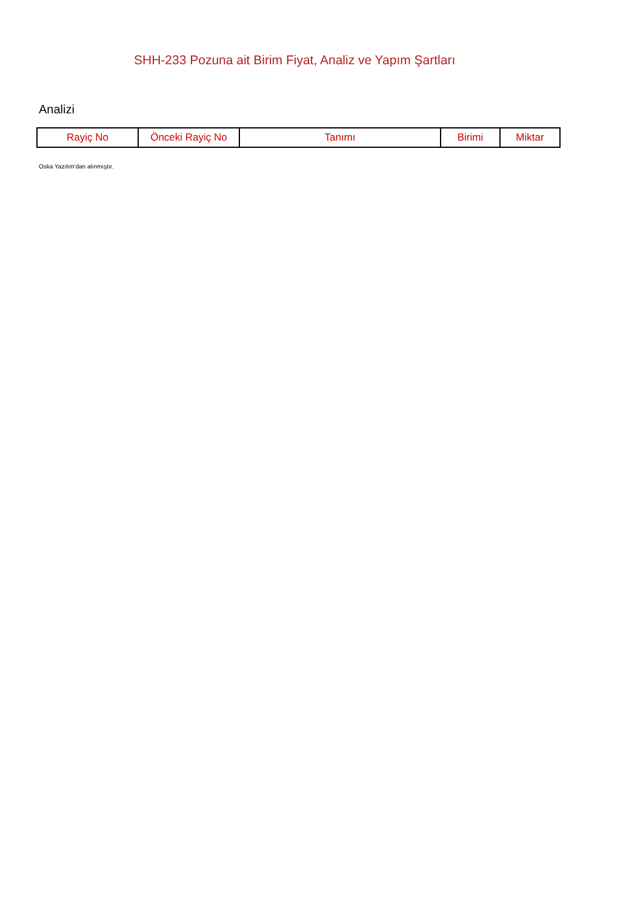SHH-233 Pozuna ait Birim Fiyat, Analiz ve Yapım Şartları
Analizi
| Rayiç No | Önceki Rayiç No | Tanımı | Birimi | Miktar |
| --- | --- | --- | --- | --- |
Oska Yazılım'dan alınmıştır.